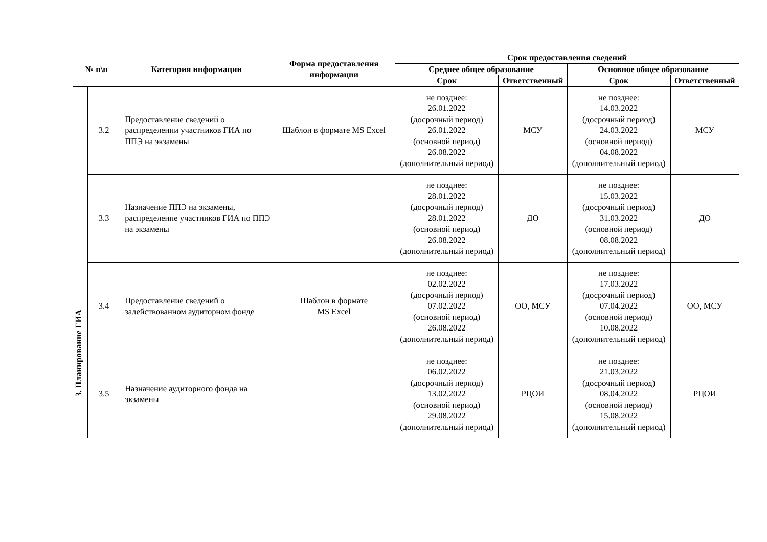| № п\п | | Категория информации | Форма предоставления информации | Срок предоставления сведений | | | |
| --- | --- | --- | --- | --- | --- | --- | --- |
| | | | | Среднее общее образование | | Основное общее образование | |
| | | | | Срок | Ответственный | Срок | Ответственный |
| 3. Планирование ГИА | 3.2 | Предоставление сведений о распределении участников ГИА по ППЭ на экзамены | Шаблон в формате MS Excel | не позднее: 26.01.2022 (досрочный период) 26.01.2022 (основной период) 26.08.2022 (дополнительный период) | МСУ | не позднее: 14.03.2022 (досрочный период) 24.03.2022 (основной период) 04.08.2022 (дополнительный период) | МСУ |
| | 3.3 | Назначение ППЭ на экзамены, распределение участников ГИА по ППЭ на экзамены | | не позднее: 28.01.2022 (досрочный период) 28.01.2022 (основной период) 26.08.2022 (дополнительный период) | ДО | не позднее: 15.03.2022 (досрочный период) 31.03.2022 (основной период) 08.08.2022 (дополнительный период) | ДО |
| | 3.4 | Предоставление сведений о задействованном аудиторном фонде | Шаблон в формате MS Excel | не позднее: 02.02.2022 (досрочный период) 07.02.2022 (основной период) 26.08.2022 (дополнительный период) | ОО, МСУ | не позднее: 17.03.2022 (досрочный период) 07.04.2022 (основной период) 10.08.2022 (дополнительный период) | ОО, МСУ |
| | 3.5 | Назначение аудиторного фонда на экзамены | | не позднее: 06.02.2022 (досрочный период) 13.02.2022 (основной период) 29.08.2022 (дополнительный период) | РЦОИ | не позднее: 21.03.2022 (досрочный период) 08.04.2022 (основной период) 15.08.2022 (дополнительный период) | РЦОИ |